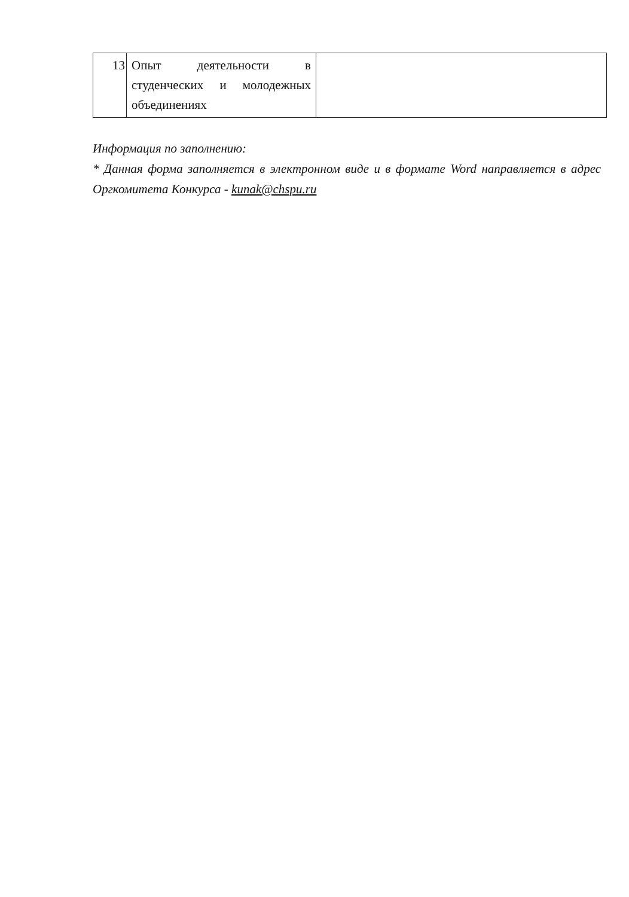| 13 | Опыт деятельности в студенческих и молодежных объединениях | |
Информация по заполнению:
* Данная форма заполняется в электронном виде и в формате Word направляется в адрес Оргкомитета Конкурса - kunak@chspu.ru